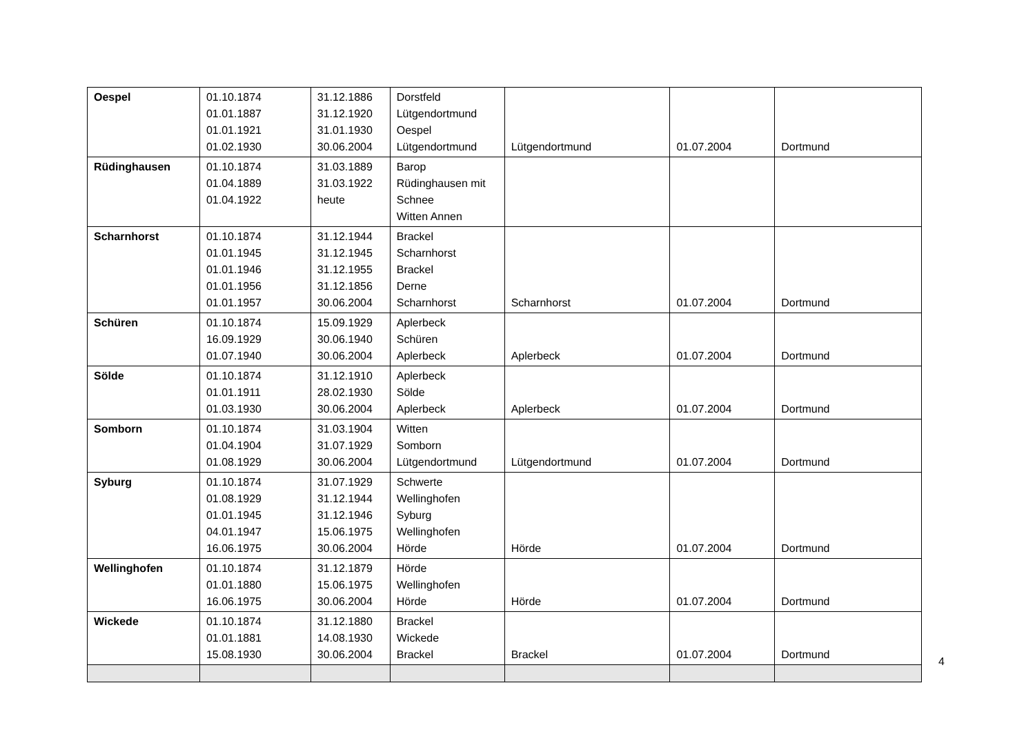| Oespel | 01.10.1874 01.01.1887 01.01.1921 01.02.1930 | 31.12.1886 31.12.1920 31.01.1930 30.06.2004 | Dorstfeld Lütgendortmund Oespel Lütgendortmund | Lütgendortmund | 01.07.2004 | Dortmund |
| Rüdinghausen | 01.10.1874 01.04.1889 01.04.1922 | 31.03.1889 31.03.1922 heute | Barop Rüdinghausen mit Schnee Witten Annen | | | |
| Scharnhorst | 01.10.1874 01.01.1945 01.01.1946 01.01.1956 01.01.1957 | 31.12.1944 31.12.1945 31.12.1955 31.12.1856 30.06.2004 | Brackel Scharnhorst Brackel Derne Scharnhorst | Scharnhorst | 01.07.2004 | Dortmund |
| Schüren | 01.10.1874 16.09.1929 01.07.1940 | 15.09.1929 30.06.1940 30.06.2004 | Aplerbeck Schüren Aplerbeck | Aplerbeck | 01.07.2004 | Dortmund |
| Sölde | 01.10.1874 01.01.1911 01.03.1930 | 31.12.1910 28.02.1930 30.06.2004 | Aplerbeck Sölde Aplerbeck | Aplerbeck | 01.07.2004 | Dortmund |
| Somborn | 01.10.1874 01.04.1904 01.08.1929 | 31.03.1904 31.07.1929 30.06.2004 | Witten Somborn Lütgendortmund | Lütgendortmund | 01.07.2004 | Dortmund |
| Syburg | 01.10.1874 01.08.1929 01.01.1945 04.01.1947 16.06.1975 | 31.07.1929 31.12.1944 31.12.1946 15.06.1975 30.06.2004 | Schwerte Wellinghofen Syburg Wellinghofen Hörde | Hörde | 01.07.2004 | Dortmund |
| Wellinghofen | 01.10.1874 01.01.1880 16.06.1975 | 31.12.1879 15.06.1975 30.06.2004 | Hörde Wellinghofen Hörde | Hörde | 01.07.2004 | Dortmund |
| Wickede | 01.10.1874 01.01.1881 15.08.1930 | 31.12.1880 14.08.1930 30.06.2004 | Brackel Wickede Brackel | Brackel | 01.07.2004 | Dortmund |
4